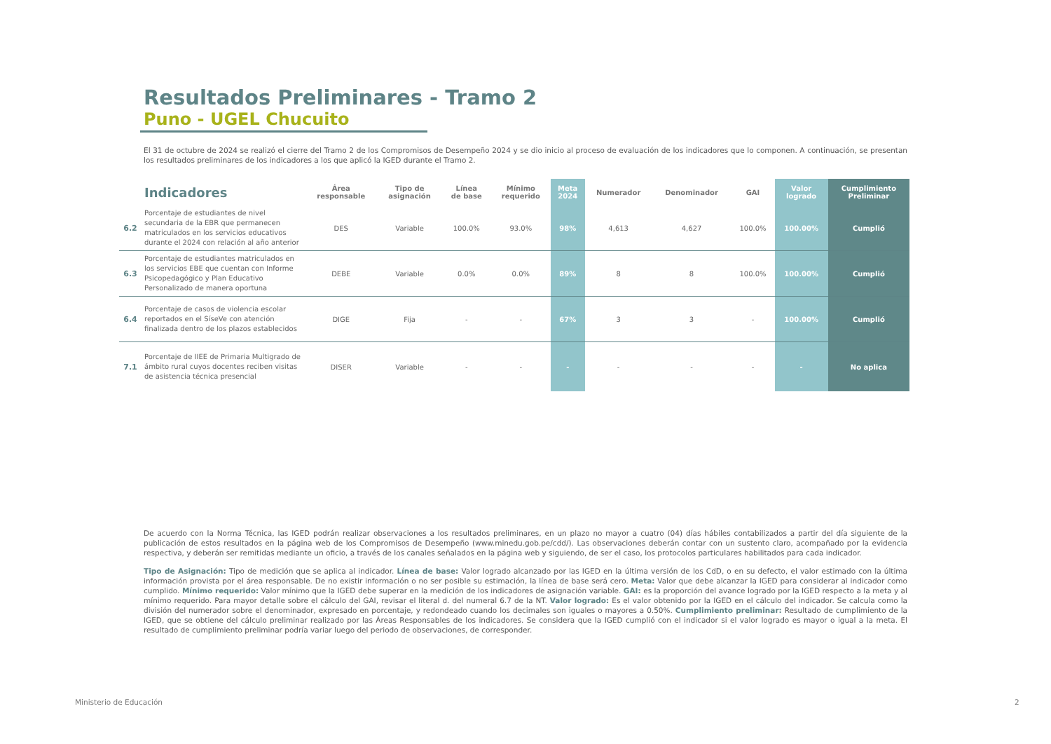Resultados Preliminares - Tramo 2
Puno - UGEL Chucuito
El 31 de octubre de 2024 se realizó el cierre del Tramo 2 de los Compromisos de Desempeño 2024 y se dio inicio al proceso de evaluación de los indicadores que lo componen. A continuación, se presentan los resultados preliminares de los indicadores a los que aplicó la IGED durante el Tramo 2.
| | Indicadores | Área responsable | Tipo de asignación | Línea de base | Mínimo requerido | Meta 2024 | Numerador | Denominador | GAI | Valor logrado | Cumplimiento Preliminar |
| --- | --- | --- | --- | --- | --- | --- | --- | --- | --- | --- | --- |
| 6.2 | Porcentaje de estudiantes de nivel secundaria de la EBR que permanecen matriculados en los servicios educativos durante el 2024 con relación al año anterior | DES | Variable | 100.0% | 93.0% | 98% | 4,613 | 4,627 | 100.0% | 100.00% | Cumplió |
| 6.3 | Porcentaje de estudiantes matriculados en los servicios EBE que cuentan con Informe Psicopedagógico y Plan Educativo Personalizado de manera oportuna | DEBE | Variable | 0.0% | 0.0% | 89% | 8 | 8 | 100.0% | 100.00% | Cumplió |
| 6.4 | Porcentaje de casos de violencia escolar reportados en el SíseVe con atención finalizada dentro de los plazos establecidos | DIGE | Fija | - | - | 67% | 3 | 3 | - | 100.00% | Cumplió |
| 7.1 | Porcentaje de IIEE de Primaria Multigrado de ámbito rural cuyos docentes reciben visitas de asistencia técnica presencial | DISER | Variable | - | - | - | - | - | - | - | No aplica |
De acuerdo con la Norma Técnica, las IGED podrán realizar observaciones a los resultados preliminares, en un plazo no mayor a cuatro (04) días hábiles contabilizados a partir del día siguiente de la publicación de estos resultados en la página web de los Compromisos de Desempeño (www.minedu.gob.pe/cdd/). Las observaciones deberán contar con un sustento claro, acompañado por la evidencia respectiva, y deberán ser remitidas mediante un oficio, a través de los canales señalados en la página web y siguiendo, de ser el caso, los protocolos particulares habilitados para cada indicador.
Tipo de Asignación: Tipo de medición que se aplica al indicador. Línea de base: Valor logrado alcanzado por las IGED en la última versión de los CdD, o en su defecto, el valor estimado con la última información provista por el área responsable. De no existir información o no ser posible su estimación, la línea de base será cero. Meta: Valor que debe alcanzar la IGED para considerar al indicador como cumplido. Mínimo requerido: Valor mínimo que la IGED debe superar en la medición de los indicadores de asignación variable. GAI: es la proporción del avance logrado por la IGED respecto a la meta y al mínimo requerido. Para mayor detalle sobre el cálculo del GAI, revisar el literal d. del numeral 6.7 de la NT. Valor logrado: Es el valor obtenido por la IGED en el cálculo del indicador. Se calcula como la división del numerador sobre el denominador, expresado en porcentaje, y redondeado cuando los decimales son iguales o mayores a 0.50%. Cumplimiento preliminar: Resultado de cumplimiento de la IGED, que se obtiene del cálculo preliminar realizado por las Áreas Responsables de los indicadores. Se considera que la IGED cumplió con el indicador si el valor logrado es mayor o igual a la meta. El resultado de cumplimiento preliminar podría variar luego del periodo de observaciones, de corresponder.
Ministerio de Educación 2